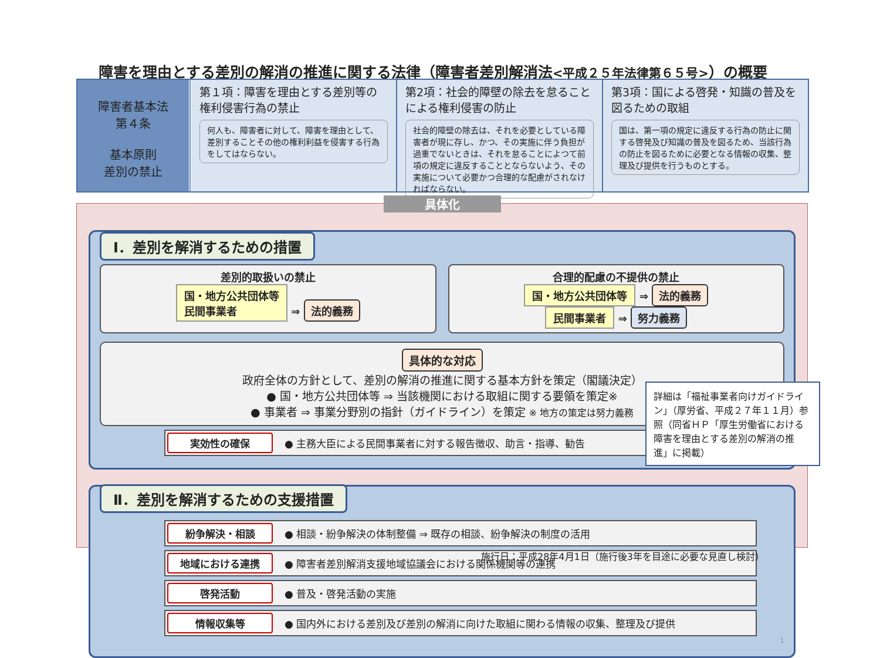障害を理由とする差別の解消の推進に関する法律（障害者差別解消法<平成２５年法律第６５号>）の概要
障害者基本法
第４条
基本原則
差別の禁止
第１項：障害を理由とする差別等の権利侵害行為の禁止
何人も、障害者に対して、障害を理由として、差別することその他の権利利益を侵害する行為をしてはならない。
第2項：社会的障壁の除去を怠ることによる権利侵害の防止
社会的障壁の除去は、それを必要としている障害者が現に存し、かつ、その実施に伴う負担が過重でないときは、それを怠ることによつて前項の規定に違反することとならないよう、その実施について必要かつ合理的な配慮がされなければならない。
第3項：国による啓発・知識の普及を図るための取組
国は、第一項の規定に違反する行為の防止に関する啓発及び知識の普及を図るため、当該行為の防止を図るために必要となる情報の収集、整理及び提供を行うものとする。
具体化
Ⅰ．差別を解消するための措置
差別的取扱いの禁止
国・地方公共団体等
民間事業者 ⇒ 法的義務
合理的配慮の不提供の禁止
国・地方公共団体等 ⇒ 法的義務
民間事業者 ⇒ 努力義務
具体的な対応
政府全体の方針として、差別の解消の推進に関する基本方針を策定（閣議決定）
● 国・地方公共団体等 ⇒ 当該機関における取組に関する要領を策定※
● 事業者 ⇒ 事業分野別の指針（ガイドライン）を策定 ※ 地方の策定は努力義務
実効性の確保 ● 主務大臣による民間事業者に対する報告徴収、助言・指導、勧告
Ⅱ．差別を解消するための支援措置
紛争解決・相談 ● 相談・紛争解決の体制整備 ⇒ 既存の相談、紛争解決の制度の活用
地域における連携 ● 障害者差別解消支援地域協議会における関係機関等の連携
啓発活動 ● 普及・啓発活動の実施
情報収集等 ● 国内外における差別及び差別の解消に向けた取組に関わる情報の収集、整理及び提供
1
詳細は「福祉事業者向けガイドライン」（厚労省、平成２７年１１月）参照（同省ＨＰ「厚生労働省における障害を理由とする差別の解消の推進」に掲載）
施行日：平成28年4月1日（施行後3年を目途に必要な見直し検討）